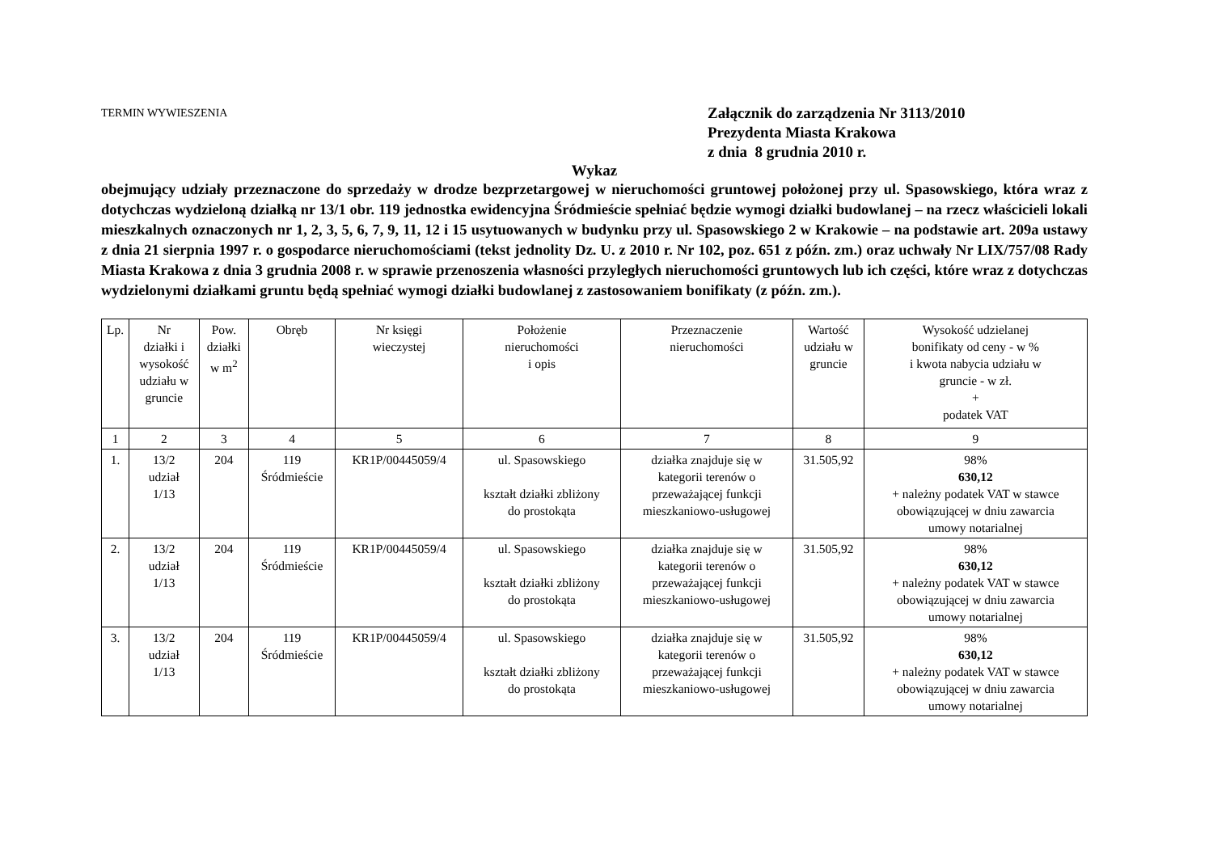TERMIN WYWIESZENIA
Załącznik do zarządzenia Nr 3113/2010
Prezydenta Miasta Krakowa
z dnia 8 grudnia 2010 r.
Wykaz
obejmujący udziały przeznaczone do sprzedaży w drodze bezprzetargowej w nieruchomości gruntowej położonej przy ul. Spasowskiego, która wraz z dotychczas wydzieloną działką nr 13/1 obr. 119 jednostka ewidencyjna Śródmieście spełniać będzie wymogi działki budowlanej – na rzecz właścicieli lokali mieszkalnych oznaczonych nr 1, 2, 3, 5, 6, 7, 9, 11, 12 i 15 usytuowanych w budynku przy ul. Spasowskiego 2 w Krakowie – na podstawie art. 209a ustawy z dnia 21 sierpnia 1997 r. o gospodarce nieruchomościami (tekst jednolity Dz. U. z 2010 r. Nr 102, poz. 651 z późn. zm.) oraz uchwały Nr LIX/757/08 Rady Miasta Krakowa z dnia 3 grudnia 2008 r. w sprawie przenoszenia własności przyległych nieruchomości gruntowych lub ich części, które wraz z dotychczas wydzielonymi działkami gruntu będą spełniać wymogi działki budowlanej z zastosowaniem bonifikaty (z późn. zm.).
| Lp. | Nr działki i wysokość udziału w gruncie | Pow. działki w m<sup>2</sup> | Obręb | Nr księgi wieczystej | Położenie nieruchomości i opis | Przeznaczenie nieruchomości | Wartość udziału w gruncie | Wysokość udzielanej bonifikaty od ceny - w % i kwota nabycia udziału w gruncie - w zł. + podatek VAT |
| --- | --- | --- | --- | --- | --- | --- | --- | --- |
| 1 | 2 | 3 | 4 | 5 | 6 | 7 | 8 | 9 |
| 1. | 13/2 udział 1/13 | 204 | 119 Śródmieście | KR1P/00445059/4 | ul. Spasowskiego kształt działki zbliżony do prostokąta | działka znajduje się w kategorii terenów o przeważającej funkcji mieszkaniowo-usługowej | 31.505,92 | 98% 630,12 + należny podatek VAT w stawce obowiązującej w dniu zawarcia umowy notarialnej |
| 2. | 13/2 udział 1/13 | 204 | 119 Śródmieście | KR1P/00445059/4 | ul. Spasowskiego kształt działki zbliżony do prostokąta | działka znajduje się w kategorii terenów o przeważającej funkcji mieszkaniowo-usługowej | 31.505,92 | 98% 630,12 + należny podatek VAT w stawce obowiązującej w dniu zawarcia umowy notarialnej |
| 3. | 13/2 udział 1/13 | 204 | 119 Śródmieście | KR1P/00445059/4 | ul. Spasowskiego kształt działki zbliżony do prostokąta | działka znajduje się w kategorii terenów o przeważającej funkcji mieszkaniowo-usługowej | 31.505,92 | 98% 630,12 + należny podatek VAT w stawce obowiązującej w dniu zawarcia umowy notarialnej |